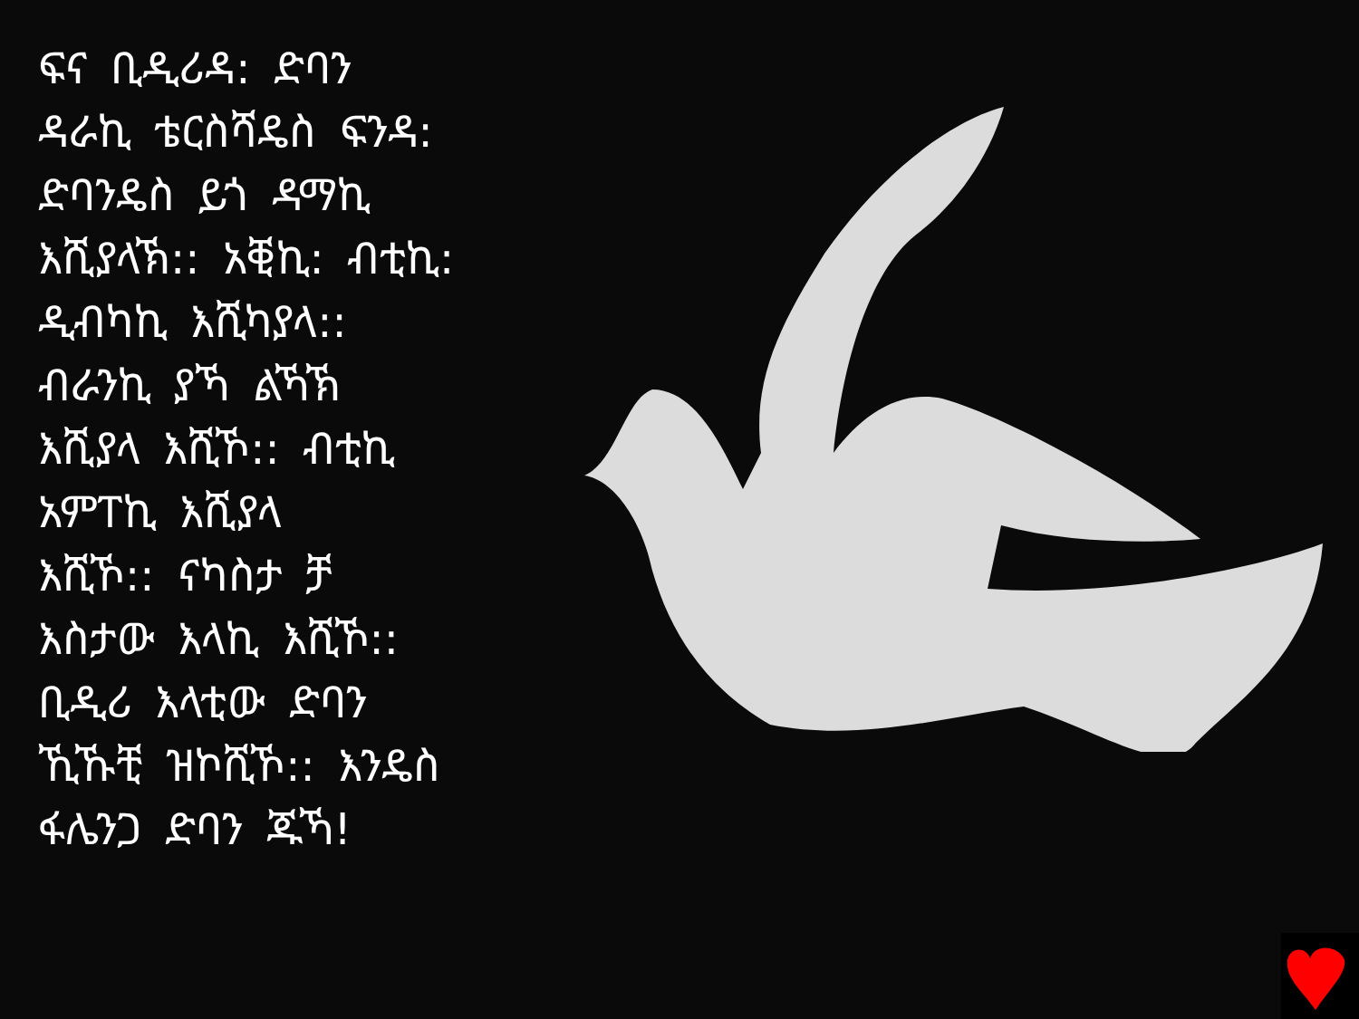ፍና ቢዲሪዳ: ድባን
ዳራኪ ቴርስሻዴስ ፍንዳ:
ድባንዴስ ይጎ ዳማኪ
እሺያላኽ:: አቒኪ: ብቲኪ:
ዲብካኪ እሺካያላ::
ብራንኪ ያኻ ልኻኽ
እሺያላ እሺኾ:: ብቲኪ
አምፐኪ እሺያላ
እሺኾ:: ናካስታ ቻ
እስታው እላኪ እሺኾ::
ቢዲሪ እላቲው ድባን
ኺኹቺ ዝኮሺኾ:: እንዴስ
ፋሌንጋ ድባን ጁኻ!